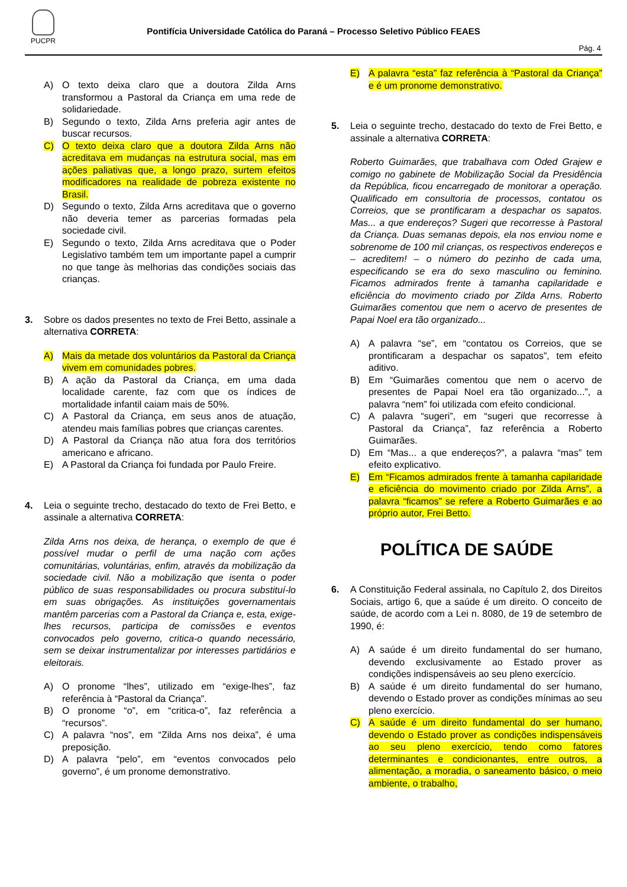PUCPR
Pontifícia Universidade Católica do Paraná – Processo Seletivo Público FEAES
Pág. 4
A) O texto deixa claro que a doutora Zilda Arns transformou a Pastoral da Criança em uma rede de solidariedade.
B) Segundo o texto, Zilda Arns preferia agir antes de buscar recursos.
C) O texto deixa claro que a doutora Zilda Arns não acreditava em mudanças na estrutura social, mas em ações paliativas que, a longo prazo, surtem efeitos modificadores na realidade de pobreza existente no Brasil.
D) Segundo o texto, Zilda Arns acreditava que o governo não deveria temer as parcerias formadas pela sociedade civil.
E) Segundo o texto, Zilda Arns acreditava que o Poder Legislativo também tem um importante papel a cumprir no que tange às melhorias das condições sociais das crianças.
3. Sobre os dados presentes no texto de Frei Betto, assinale a alternativa CORRETA:
A) Mais da metade dos voluntários da Pastoral da Criança vivem em comunidades pobres.
B) A ação da Pastoral da Criança, em uma dada localidade carente, faz com que os índices de mortalidade infantil caiam mais de 50%.
C) A Pastoral da Criança, em seus anos de atuação, atendeu mais famílias pobres que crianças carentes.
D) A Pastoral da Criança não atua fora dos territórios americano e africano.
E) A Pastoral da Criança foi fundada por Paulo Freire.
4. Leia o seguinte trecho, destacado do texto de Frei Betto, e assinale a alternativa CORRETA:
Zilda Arns nos deixa, de herança, o exemplo de que é possível mudar o perfil de uma nação com ações comunitárias, voluntárias, enfim, através da mobilização da sociedade civil. Não a mobilização que isenta o poder público de suas responsabilidades ou procura substituí-lo em suas obrigações. As instituições governamentais mantêm parcerias com a Pastoral da Criança e, esta, exige-lhes recursos, participa de comissões e eventos convocados pelo governo, critica-o quando necessário, sem se deixar instrumentalizar por interesses partidários e eleitorais.
A) O pronome “lhes”, utilizado em “exige-lhes”, faz referência à “Pastoral da Criança”.
B) O pronome “o”, em “critica-o”, faz referência a “recursos”.
C) A palavra “nos”, em “Zilda Arns nos deixa”, é uma preposição.
D) A palavra “pelo”, em “eventos convocados pelo governo”, é um pronome demonstrativo.
E) A palavra “esta” faz referência à “Pastoral da Criança” e é um pronome demonstrativo.
5. Leia o seguinte trecho, destacado do texto de Frei Betto, e assinale a alternativa CORRETA:
Roberto Guimarães, que trabalhava com Oded Grajew e comigo no gabinete de Mobilização Social da Presidência da República, ficou encarregado de monitorar a operação. Qualificado em consultoria de processos, contatou os Correios, que se prontificaram a despachar os sapatos. Mas... a que endereços? Sugeri que recorresse à Pastoral da Criança. Duas semanas depois, ela nos enviou nome e sobrenome de 100 mil crianças, os respectivos endereços e – acreditem! – o número do pezinho de cada uma, especificando se era do sexo masculino ou feminino. Ficamos admirados frente à tamanha capilaridade e eficiência do movimento criado por Zilda Arns. Roberto Guimarães comentou que nem o acervo de presentes de Papai Noel era tão organizado...
A) A palavra “se”, em “contatou os Correios, que se prontificaram a despachar os sapatos”, tem efeito aditivo.
B) Em “Guimarães comentou que nem o acervo de presentes de Papai Noel era tão organizado...”, a palavra “nem” foi utilizada com efeito condicional.
C) A palavra “sugeri”, em “sugeri que recorresse à Pastoral da Criança”, faz referência a Roberto Guimarães.
D) Em “Mas... a que endereços?”, a palavra “mas” tem efeito explicativo.
E) Em “Ficamos admirados frente à tamanha capilaridade e eficiência do movimento criado por Zilda Arns”, a palavra “ficamos” se refere a Roberto Guimarães e ao próprio autor, Frei Betto.
POLÍTICA DE SAÚDE
6. A Constituição Federal assinala, no Capítulo 2, dos Direitos Sociais, artigo 6, que a saúde é um direito. O conceito de saúde, de acordo com a Lei n. 8080, de 19 de setembro de 1990, é:
A) A saúde é um direito fundamental do ser humano, devendo exclusivamente ao Estado prover as condições indispensáveis ao seu pleno exercício.
B) A saúde é um direito fundamental do ser humano, devendo o Estado prover as condições mínimas ao seu pleno exercício.
C) A saúde é um direito fundamental do ser humano, devendo o Estado prover as condições indispensáveis ao seu pleno exercício, tendo como fatores determinantes e condicionantes, entre outros, a alimentação, a moradia, o saneamento básico, o meio ambiente, o trabalho,